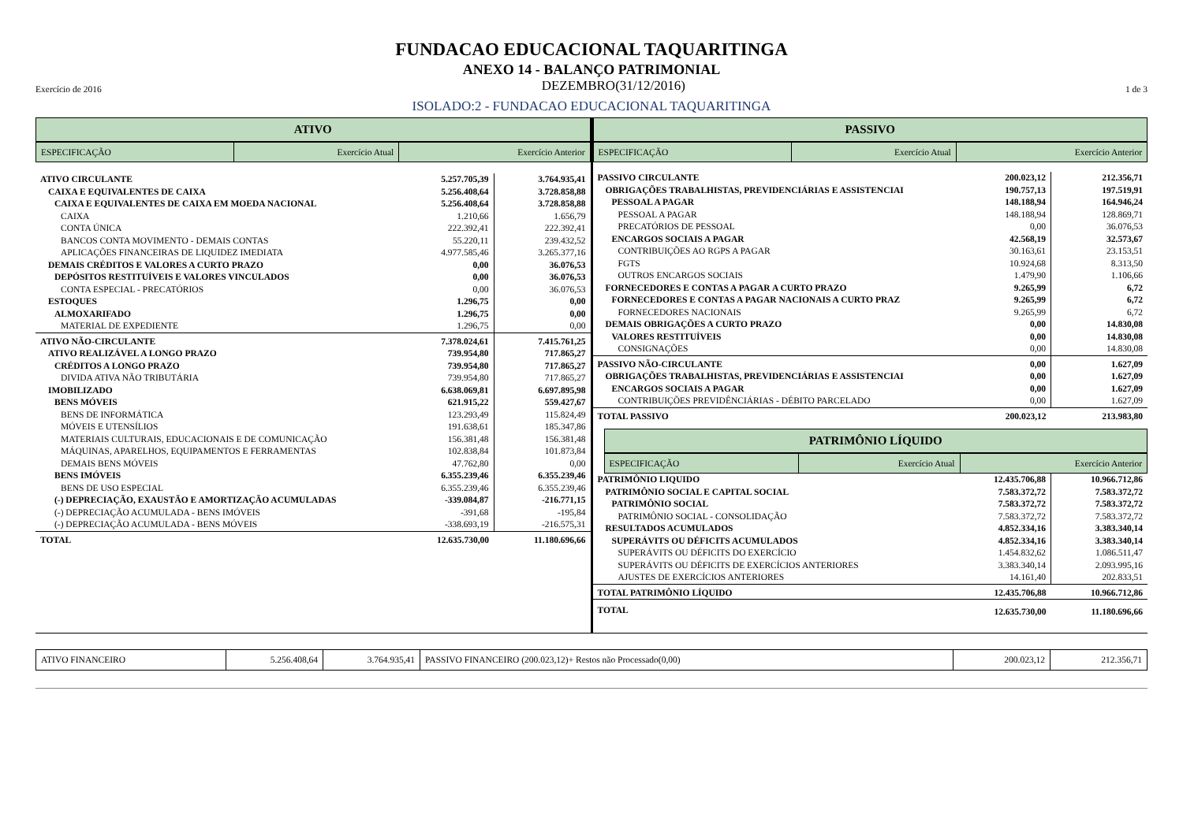FUNDACAO EDUCACIONAL TAQUARITINGA
ANEXO 14 - BALANÇO PATRIMONIAL
Exercício de 2016 DEZEMBRO(31/12/2016) 1 de 3
ISOLADO:2 - FUNDACAO EDUCACIONAL TAQUARITINGA
ATIVO
| ESPECIFICAÇÃO | Exercício Atual | Exercício Anterior |
| --- | --- | --- |
| ATIVO CIRCULANTE | 5.257.705,39 | 3.764.935,41 |
| CAIXA E EQUIVALENTES DE CAIXA | 5.256.408,64 | 3.728.858,88 |
| CAIXA E EQUIVALENTES DE CAIXA EM MOEDA NACIONAL | 5.256.408,64 | 3.728.858,88 |
| CAIXA | 1.210,66 | 1.656,79 |
| CONTA ÚNICA | 222.392,41 | 222.392,41 |
| BANCOS CONTA MOVIMENTO - DEMAIS CONTAS | 55.220,11 | 239.432,52 |
| APLICAÇÕES FINANCEIRAS DE LIQUIDEZ IMEDIATA | 4.977.585,46 | 3.265.377,16 |
| DEMAIS CRÉDITOS E VALORES A CURTO PRAZO | 0,00 | 36.076,53 |
| DEPÓSITOS RESTITUÍVEIS E VALORES VINCULADOS | 0,00 | 36.076,53 |
| CONTA ESPECIAL - PRECATÓRIOS | 0,00 | 36.076,53 |
| ESTOQUES | 1.296,75 | 0,00 |
| ALMOXARIFADO | 1.296,75 | 0,00 |
| MATERIAL DE EXPEDIENTE | 1.296,75 | 0,00 |
| ATIVO NÃO-CIRCULANTE | 7.378.024,61 | 7.415.761,25 |
| ATIVO REALIZÁVEL A LONGO PRAZO | 739.954,80 | 717.865,27 |
| CRÉDITOS A LONGO PRAZO | 739.954,80 | 717.865,27 |
| DIVIDA ATIVA NÃO TRIBUTÁRIA | 739.954,80 | 717.865,27 |
| IMOBILIZADO | 6.638.069,81 | 6.697.895,98 |
| BENS MÓVEIS | 621.915,22 | 559.427,67 |
| BENS DE INFORMÁTICA | 123.293,49 | 115.824,49 |
| MÓVEIS E UTENSÍLIOS | 191.638,61 | 185.347,86 |
| MATERIAIS CULTURAIS, EDUCACIONAIS E DE COMUNICAÇÃO | 156.381,48 | 156.381,48 |
| MÁQUINAS, APARELHOS, EQUIPAMENTOS E FERRAMENTAS | 102.838,84 | 101.873,84 |
| DEMAIS BENS MÓVEIS | 47.762,80 | 0,00 |
| BENS IMÓVEIS | 6.355.239,46 | 6.355.239,46 |
| BENS DE USO ESPECIAL | 6.355.239,46 | 6.355.239,46 |
| (-) DEPRECIAÇÃO, EXAUSTÃO E AMORTIZAÇÃO ACUMULADAS | -339.084,87 | -216.771,15 |
| (-) DEPRECIAÇÃO ACUMULADA - BENS IMÓVEIS | -391,68 | -195,84 |
| (-) DEPRECIAÇÃO ACUMULADA - BENS MÓVEIS | -338.693,19 | -216.575,31 |
| TOTAL | 12.635.730,00 | 11.180.696,66 |
PASSIVO
| ESPECIFICAÇÃO | Exercício Atual | Exercício Anterior |
| --- | --- | --- |
| PASSIVO CIRCULANTE | 200.023,12 | 212.356,71 |
| OBRIGAÇÕES TRABALHISTAS, PREVIDENCIÁRIAS E ASSISTENCIAI | 190.757,13 | 197.519,91 |
| PESSOAL A PAGAR | 148.188,94 | 164.946,24 |
| PESSOAL A PAGAR | 148.188,94 | 128.869,71 |
| PRECATÓRIOS DE PESSOAL | 0,00 | 36.076,53 |
| ENCARGOS SOCIAIS A PAGAR | 42.568,19 | 32.573,67 |
| CONTRIBUIÇÕES AO RGPS A PAGAR | 30.163,61 | 23.153,51 |
| FGTS | 10.924,68 | 8.313,50 |
| OUTROS ENCARGOS SOCIAIS | 1.479,90 | 1.106,66 |
| FORNECEDORES E CONTAS A PAGAR A CURTO PRAZO | 9.265,99 | 6,72 |
| FORNECEDORES E CONTAS A PAGAR NACIONAIS A CURTO PRAZ | 9.265,99 | 6,72 |
| FORNECEDORES NACIONAIS | 9.265,99 | 6,72 |
| DEMAIS OBRIGAÇÕES A CURTO PRAZO | 0,00 | 14.830,08 |
| VALORES RESTITUÍVEIS | 0,00 | 14.830,08 |
| CONSIGNAÇÕES | 0,00 | 14.830,08 |
| PASSIVO NÃO-CIRCULANTE | 0,00 | 1.627,09 |
| OBRIGAÇÕES TRABALHISTAS, PREVIDENCIÁRIAS E ASSISTENCIAI | 0,00 | 1.627,09 |
| ENCARGOS SOCIAIS A PAGAR | 0,00 | 1.627,09 |
| CONTRIBUIÇÕES PREVIDÊNCIÁRIAS - DÉBITO PARCELADO | 0,00 | 1.627,09 |
| TOTAL PASSIVO | 200.023,12 | 213.983,80 |
PATRIMÔNIO LÍQUIDO
| ESPECIFICAÇÃO | Exercício Atual | Exercício Anterior |
| --- | --- | --- |
| PATRIMÔNIO LIQUIDO | 12.435.706,88 | 10.966.712,86 |
| PATRIMÔNIO SOCIAL E CAPITAL SOCIAL | 7.583.372,72 | 7.583.372,72 |
| PATRIMÔNIO SOCIAL | 7.583.372,72 | 7.583.372,72 |
| PATRIMÔNIO SOCIAL - CONSOLIDAÇÃO | 7.583.372,72 | 7.583.372,72 |
| RESULTADOS ACUMULADOS | 4.852.334,16 | 3.383.340,14 |
| SUPERÁVITS OU DÉFICITS ACUMULADOS | 4.852.334,16 | 3.383.340,14 |
| SUPERÁVITS OU DÉFICITS DO EXERCÍCIO | 1.454.832,62 | 1.086.511,47 |
| SUPERÁVITS OU DÉFICITS DE EXERCÍCIOS ANTERIORES | 3.383.340,14 | 2.093.995,16 |
| AJUSTES DE EXERCÍCIOS ANTERIORES | 14.161,40 | 202.833,51 |
| TOTAL PATRIMÔNIO LÍQUIDO | 12.435.706,88 | 10.966.712,86 |
| TOTAL | 12.635.730,00 | 11.180.696,66 |
| ATIVO FINANCEIRO | 5.256.408,64 | 3.764.935,41 | PASSIVO FINANCEIRO (200.023,12)+ Restos não Processado(0,00) | 200.023,12 | 212.356,71 |